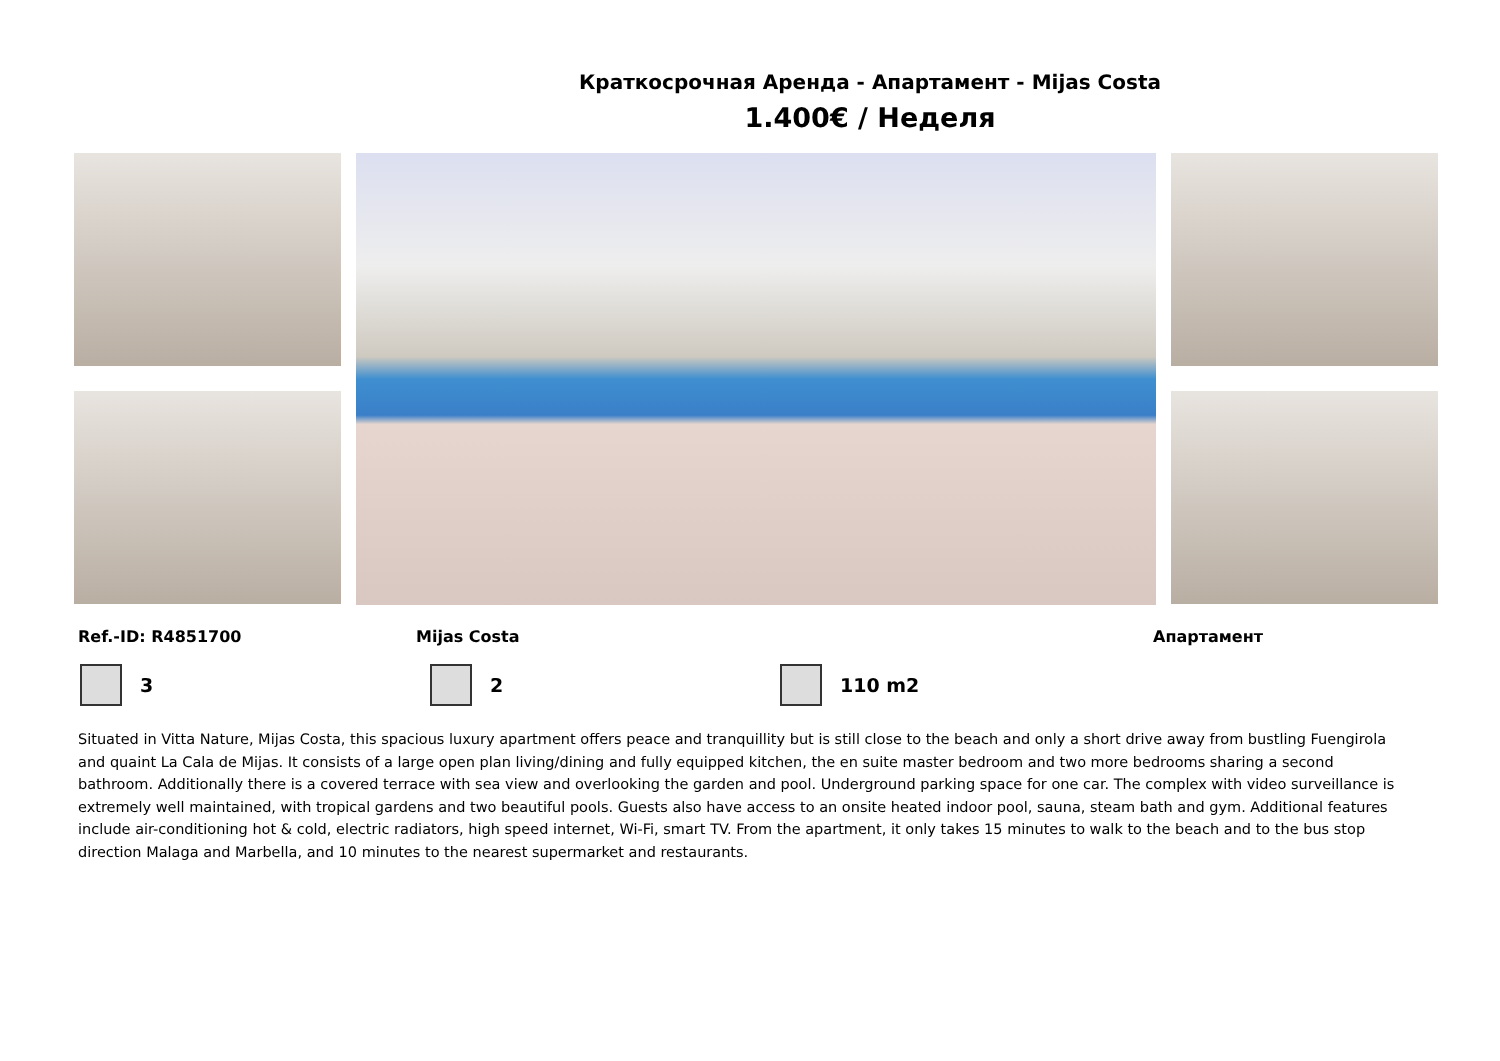Краткосрочная Аренда - Апартамент - Mijas Costa
1.400€ / Неделя
Ref.-ID: R4851700 Mijas Costa Апартамент
3 2 110 m2
Situated in Vitta Nature, Mijas Costa, this spacious luxury apartment offers peace and tranquillity but is still close to the beach and only a short drive away from bustling Fuengirola and quaint La Cala de Mijas. It consists of a large open plan living/dining and fully equipped kitchen, the en suite master bedroom and two more bedrooms sharing a second bathroom. Additionally there is a covered terrace with sea view and overlooking the garden and pool. Underground parking space for one car. The complex with video surveillance is extremely well maintained, with tropical gardens and two beautiful pools. Guests also have access to an onsite heated indoor pool, sauna, steam bath and gym. Additional features include air-conditioning hot & cold, electric radiators, high speed internet, Wi-Fi, smart TV. From the apartment, it only takes 15 minutes to walk to the beach and to the bus stop direction Malaga and Marbella, and 10 minutes to the nearest supermarket and restaurants.